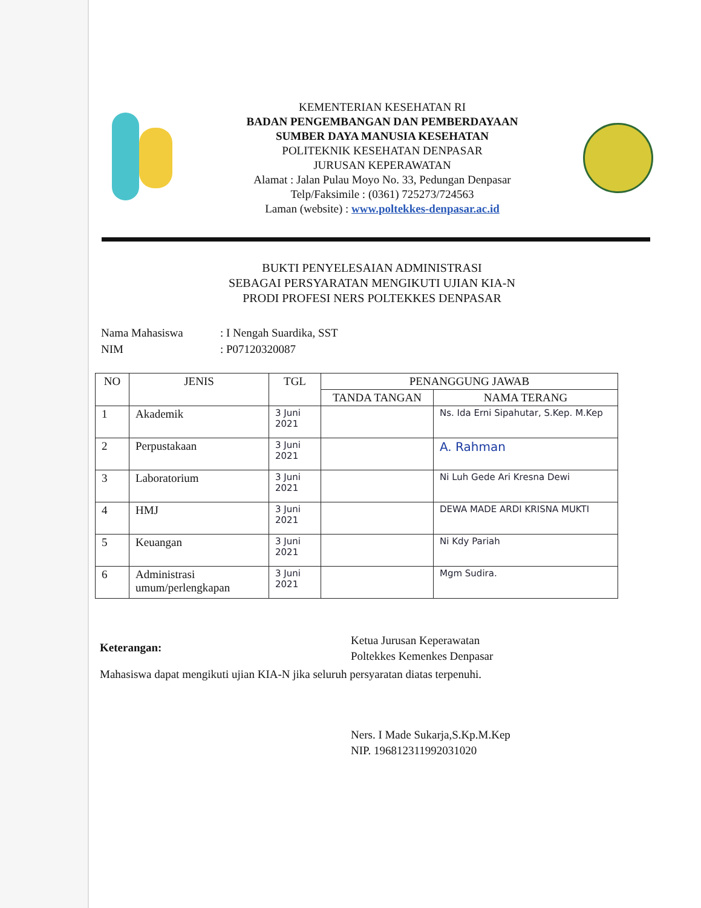KEMENTERIAN KESEHATAN RI
BADAN PENGEMBANGAN DAN PEMBERDAYAAN
SUMBER DAYA MANUSIA KESEHATAN
POLITEKNIK KESEHATAN DENPASAR
JURUSAN KEPERAWATAN
Alamat : Jalan Pulau Moyo No. 33, Pedungan Denpasar
Telp/Faksimile : (0361) 725273/724563
Laman (website) : www.poltekkes-denpasar.ac.id
BUKTI PENYELESAIAN ADMINISTRASI
SEBAGAI PERSYARATAN MENGIKUTI UJIAN KIA-N
PRODI PROFESI NERS POLTEKKES DENPASAR
| Nama Mahasiswa | : I Nengah Suardika, SST |
| NIM | : P07120320087 |
| NO | JENIS | TGL | PENANGGUNG JAWAB | |
| --- | --- | --- | --- | --- |
| | | | TANDA TANGAN | NAMA TERANG |
| 1 | Akademik | 3 Juni 2021 | | Ns. Ida Erni Sipahutar, S.Kep. M.Kep |
| 2 | Perpustakaan | 3 Juni 2021 | | A. Rahman |
| 3 | Laboratorium | 3 Juni 2021 | | Ni Luh Gede Ari Kresna Dewi |
| 4 | HMJ | 3 Juni 2021 | | DEWA MADE ARDI KRISNA MUKTI |
| 5 | Keuangan | 3 Juni 2021 | | Ni Kdy Pariah |
| 6 | Administrasi umum/perlengkapan | 3 Juni 2021 | | Mgm Sudira. |
Keterangan:
Mahasiswa dapat mengikuti ujian KIA-N jika seluruh persyaratan diatas terpenuhi.
Ketua Jurusan Keperawatan
Poltekkes Kemenkes Denpasar
Ners. I Made Sukarja,S.Kp.M.Kep
NIP. 196812311992031020